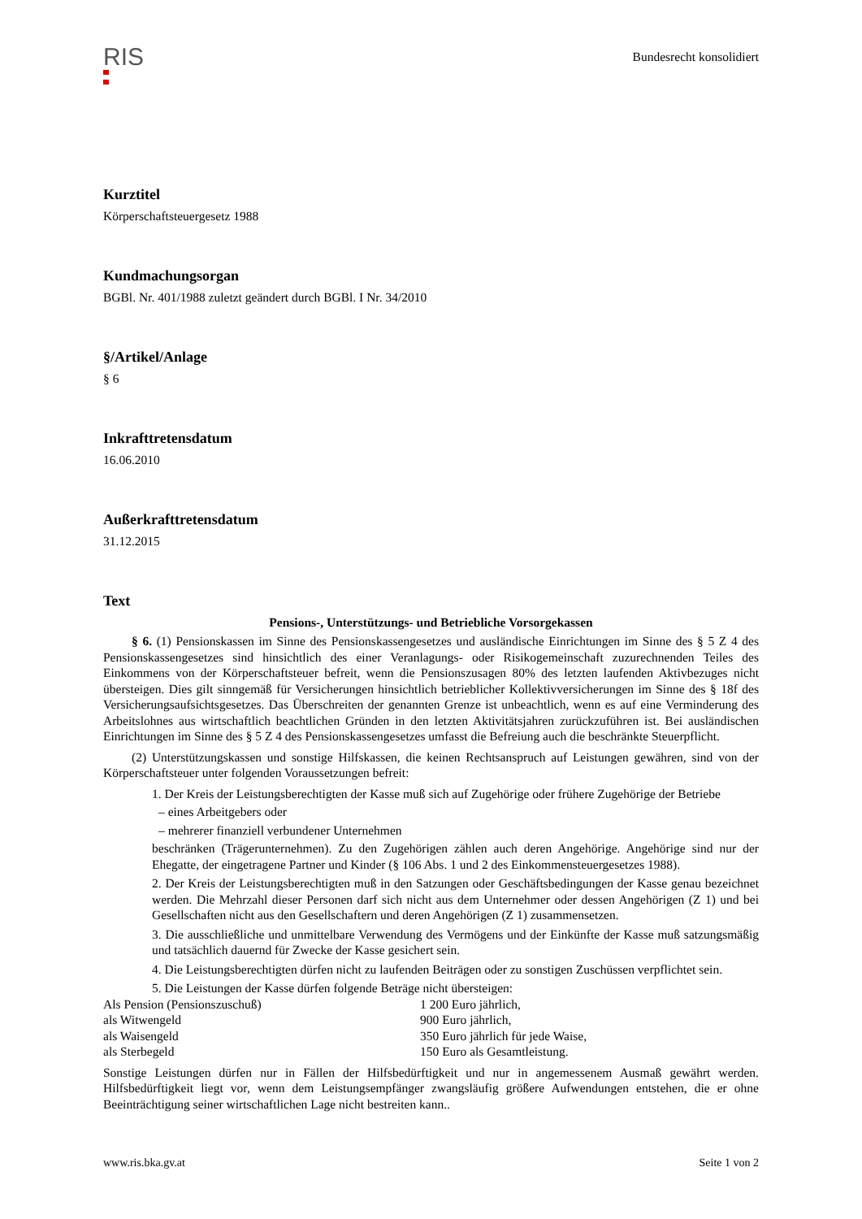RIS
Bundesrecht konsolidiert
Kurztitel
Körperschaftsteuergesetz 1988
Kundmachungsorgan
BGBl. Nr. 401/1988 zuletzt geändert durch BGBl. I Nr. 34/2010
§/Artikel/Anlage
§ 6
Inkrafttretensdatum
16.06.2010
Außerkrafttretensdatum
31.12.2015
Text
Pensions-, Unterstützungs- und Betriebliche Vorsorgekassen
§ 6. (1) Pensionskassen im Sinne des Pensionskassengesetzes und ausländische Einrichtungen im Sinne des § 5 Z 4 des Pensionskassengesetzes sind hinsichtlich des einer Veranlagungs- oder Risikogemeinschaft zuzurechnenden Teiles des Einkommens von der Körperschaftsteuer befreit, wenn die Pensionszusagen 80% des letzten laufenden Aktivbezuges nicht übersteigen. Dies gilt sinngemäß für Versicherungen hinsichtlich betrieblicher Kollektivversicherungen im Sinne des § 18f des Versicherungsaufsichtsgesetzes. Das Überschreiten der genannten Grenze ist unbeachtlich, wenn es auf eine Verminderung des Arbeitslohnes aus wirtschaftlich beachtlichen Gründen in den letzten Aktivitätsjahren zurückzuführen ist. Bei ausländischen Einrichtungen im Sinne des § 5 Z 4 des Pensionskassengesetzes umfasst die Befreiung auch die beschränkte Steuerpflicht.
(2) Unterstützungskassen und sonstige Hilfskassen, die keinen Rechtsanspruch auf Leistungen gewähren, sind von der Körperschaftsteuer unter folgenden Voraussetzungen befreit:
1. Der Kreis der Leistungsberechtigten der Kasse muß sich auf Zugehörige oder frühere Zugehörige der Betriebe
– eines Arbeitgebers oder
– mehrerer finanziell verbundener Unternehmen
beschränken (Trägerunternehmen). Zu den Zugehörigen zählen auch deren Angehörige. Angehörige sind nur der Ehegatte, der eingetragene Partner und Kinder (§ 106 Abs. 1 und 2 des Einkommensteuergesetzes 1988).
2. Der Kreis der Leistungsberechtigten muß in den Satzungen oder Geschäftsbedingungen der Kasse genau bezeichnet werden. Die Mehrzahl dieser Personen darf sich nicht aus dem Unternehmer oder dessen Angehörigen (Z 1) und bei Gesellschaften nicht aus den Gesellschaftern und deren Angehörigen (Z 1) zusammensetzen.
3. Die ausschließliche und unmittelbare Verwendung des Vermögens und der Einkünfte der Kasse muß satzungsmäßig und tatsächlich dauernd für Zwecke der Kasse gesichert sein.
4. Die Leistungsberechtigten dürfen nicht zu laufenden Beiträgen oder zu sonstigen Zuschüssen verpflichtet sein.
5. Die Leistungen der Kasse dürfen folgende Beträge nicht übersteigen:
| Als Pension (Pensionszuschuß) | 1 200 Euro jährlich, |
| als Witwengeld | 900 Euro jährlich, |
| als Waisengeld | 350 Euro jährlich für jede Waise, |
| als Sterbegeld | 150 Euro als Gesamtleistung. |
Sonstige Leistungen dürfen nur in Fällen der Hilfsbedürftigkeit und nur in angemessenem Ausmaß gewährt werden. Hilfsbedürftigkeit liegt vor, wenn dem Leistungsempfänger zwangsläufig größere Aufwendungen entstehen, die er ohne Beeinträchtigung seiner wirtschaftlichen Lage nicht bestreiten kann..
www.ris.bka.gv.at Seite 1 von 2